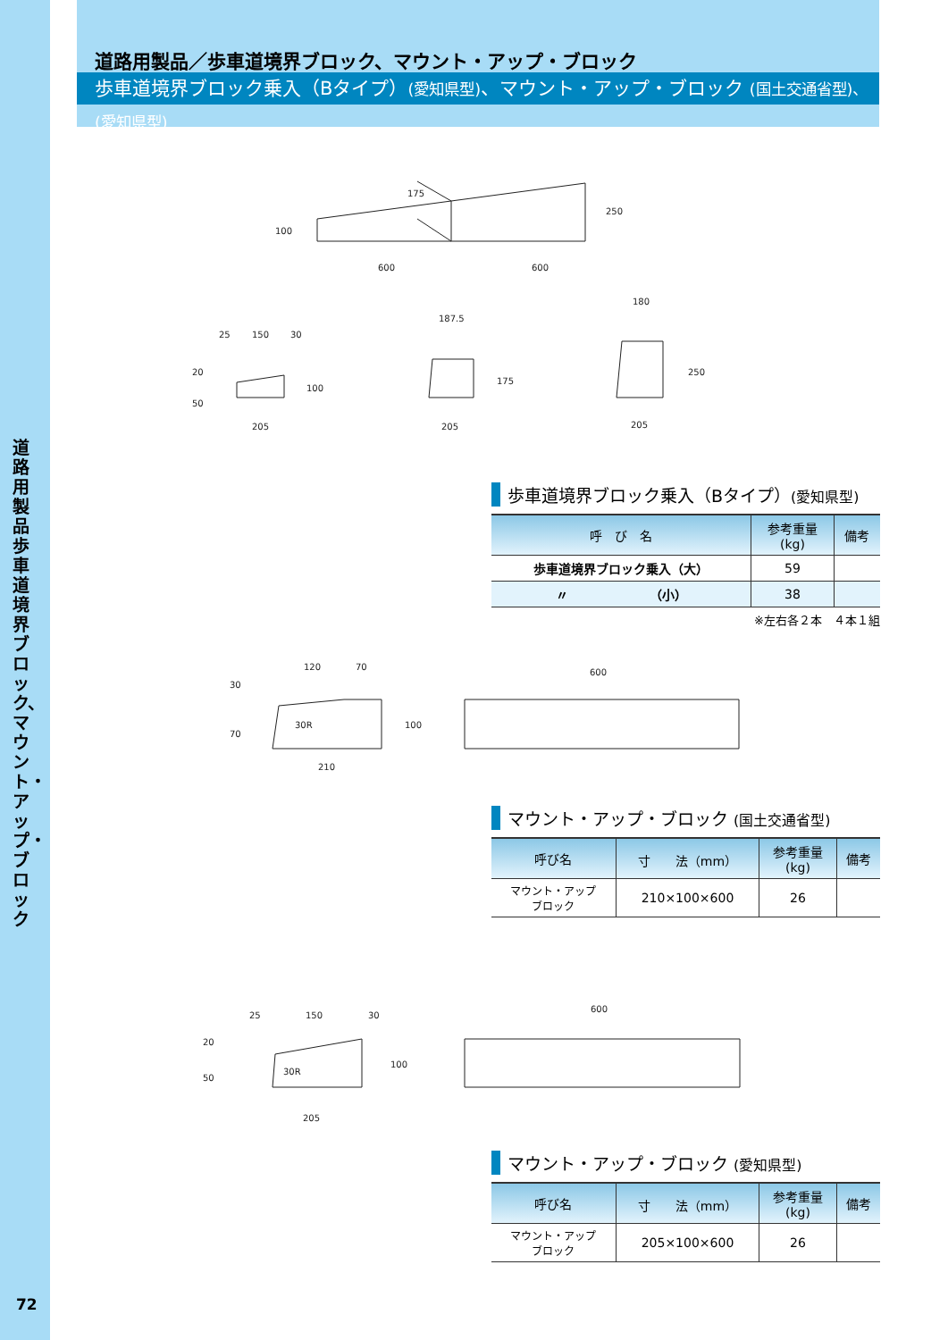道路用製品 歩車道境界ブロック、マウント・アップ・ブロック
72
道路用製品／歩車道境界ブロック、マウント・アップ・ブロック
歩車道境界ブロック乗入（Bタイプ）(愛知県型)、マウント・アップ・ブロック (国土交通省型)、(愛知県型)
600
600
250
100
175
25
150
30
205
100
20
50
187.5
205
175
180
205
250
120
70
600
30R
210
100
30
70
25
150
30
600
30R
205
100
20
50
歩車道境界ブロック乗入（Bタイプ）(愛知県型)
| 呼 び 名 | 参考重量 (kg) | 備考 |
| --- | --- | --- |
| 歩車道境界ブロック乗入（大） | 59 | |
| 〃 （小） | 38 | |
※左右各２本　４本１組
マウント・アップ・ブロック (国土交通省型)
| 呼び名 | 寸 法（mm） | 参考重量 (kg) | 備考 |
| --- | --- | --- | --- |
| マウント・アップ ブロック | 210×100×600 | 26 | |
マウント・アップ・ブロック (愛知県型)
| 呼び名 | 寸 法（mm） | 参考重量 (kg) | 備考 |
| --- | --- | --- | --- |
| マウント・アップ ブロック | 205×100×600 | 26 | |